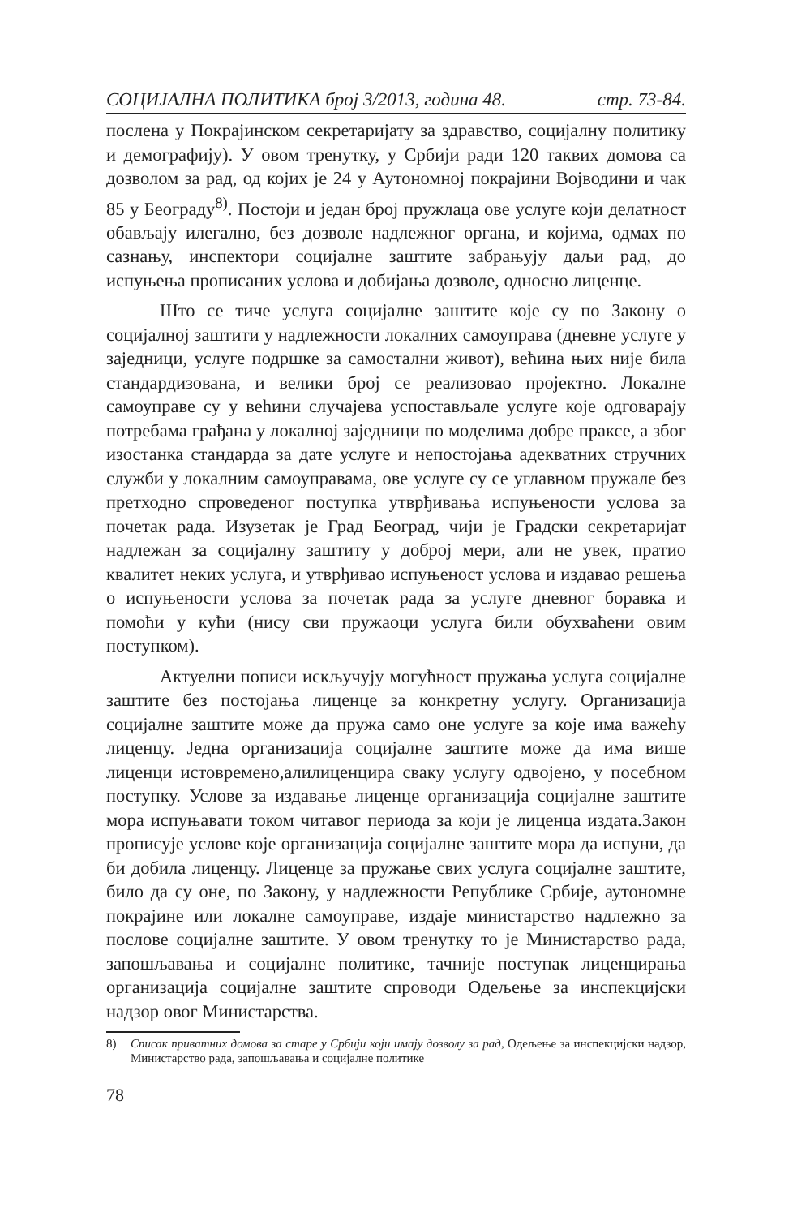СОЦИЈАЛНА ПОЛИТИКА број 3/2013, година 48. стр. 73-84.
послена у Покрајинском секретаријату за здравство, социјалну политику и демографију). У овом тренутку, у Србији ради 120 таквих домова са дозволом за рад, од којих је 24 у Аутономној покрајини Војводини и чак 85 у Београду<sup>8)</sup>. Постоји и један број пружлаца ове услуге који делатност обављају илегално, без дозволе надлежног органа, и којима, одмах по сазнању, инспектори социјалне заштите забрањују даљи рад, до испуњења прописаних услова и добијања дозволе, односно лиценце.
Што се тиче услуга социјалне заштите које су по Закону о социјалној заштити у надлежности локалних самоуправа (дневне услуге у заједници, услуге подршке за самостални живот), већина њих није била стандардизована, и велики број се реализовао пројектно. Локалне самоуправе су у већини случајева успостављале услуге које одговарају потребама грађана у локалној заједници по моделима добре праксе, а због изостанка стандарда за дате услуге и непостојања адекватних стручних служби у локалним самоуправама, ове услуге су се углавном пружале без претходно спроведеног поступка утврђивања испуњености услова за почетак рада. Изузетак је Град Београд, чији је Градски секретаријат надлежан за социјалну заштиту у доброј мери, али не увек, пратио квалитет неких услуга, и утврђивао испуњеност услова и издавао решења о испуњености услова за почетак рада за услуге дневног боравка и помоћи у кући (нису сви пружаоци услуга били обухваћени овим поступком).
Актуелни пописи искључују могућност пружања услуга социјалне заштите без постојања лиценце за конкретну услугу. Организација социјалне заштите може да пружа само оне услуге за које има важећу лиценцу. Једна организација социјалне заштите може да има више лиценци истовремено,алилиценцира сваку услугу одвојено, у посебном поступку. Услове за издавање лиценце организација социјалне заштите мора испуњавати током читавог периода за који је лиценца издата.Закон прописује услове које организација социјалне заштите мора да испуни, да би добила лиценцу. Лиценце за пружање свих услуга социјалне заштите, било да су оне, по Закону, у надлежности Републике Србије, аутономне покрајине или локалне самоуправе, издаје министарство надлежно за послове социјалне заштите. У овом тренутку то је Министарство рада, запошљавања и социјалне политике, тачније поступак лиценцирања организација социјалне заштите спроводи Одељење за инспекцијски надзор овог Министарства.
8) Списак приватних домова за старе у Србији који имају дозволу за рад, Одељење за инспекцијски надзор, Министарство рада, запошљавања и социјалне политике
78